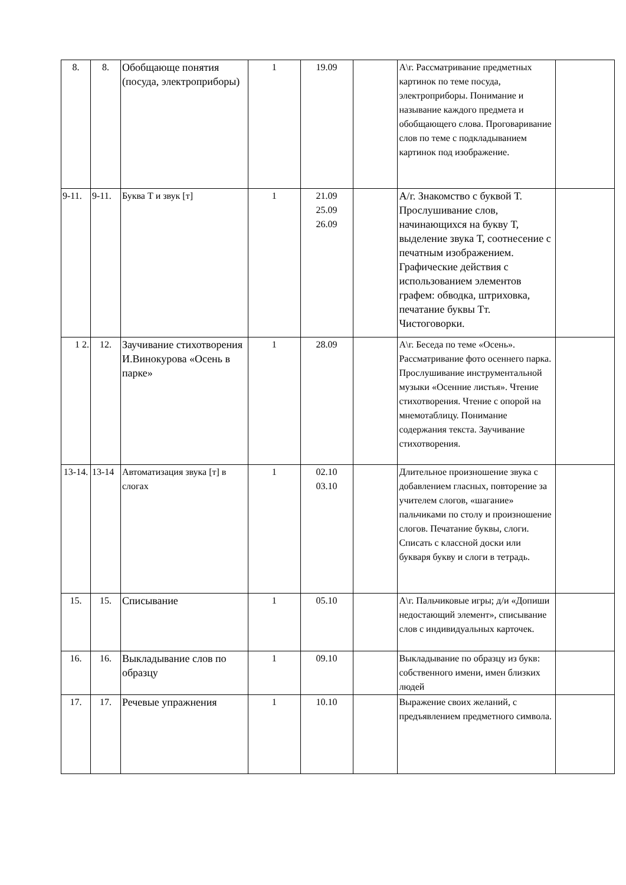| 8. | 8. | Обобщающе понятия (посуда, электроприборы) | 1 | 19.09 | | А\г. Рассматривание предметных картинок по теме посуда, электроприборы. Понимание и называние каждого предмета и обобщающего слова. Проговаривание слов по теме с подкладыванием картинок под изображение. | |
| 9-11. | 9-11. | Буква Т и звук [т] | 1 | 21.09 25.09 26.09 | | А/г. Знакомство с буквой Т. Прослушивание слов, начинающихся на букву Т, выделение звука Т, соотнесение с печатным изображением. Графические действия с использованием элементов графем: обводка, штриховка, печатание буквы Тт. Чистоговорки. | |
| 1 2. | 12. | Заучивание стихотворения И.Винокурова «Осень в парке» | 1 | 28.09 | | А\г. Беседа по теме «Осень». Рассматривание фото осеннего парка. Прослушивание инструментальной музыки «Осенние листья». Чтение стихотворения. Чтение с опорой на мнемотаблицу. Понимание содержания текста. Заучивание стихотворения. | |
| 13-14. | 13-14 | Автоматизация звука [т] в слогах | 1 | 02.10 03.10 | | Длительное произношение звука с добавлением гласных, повторение за учителем слогов, «шагание» пальчиками по столу и произношение слогов. Печатание буквы, слоги. Списать с классной доски или букваря букву и слоги в тетрадь. | |
| 15. | 15. | Списывание | 1 | 05.10 | | А\г. Пальчиковые игры; д/и «Допиши недостающий элемент», списывание слов с индивидуальных карточек. | |
| 16. | 16. | Выкладывание слов по образцу | 1 | 09.10 | | Выкладывание по образцу из букв: собственного имени, имен близких людей | |
| 17. | 17. | Речевые упражнения | 1 | 10.10 | | Выражение своих желаний, с предъявлением предметного символа. | |